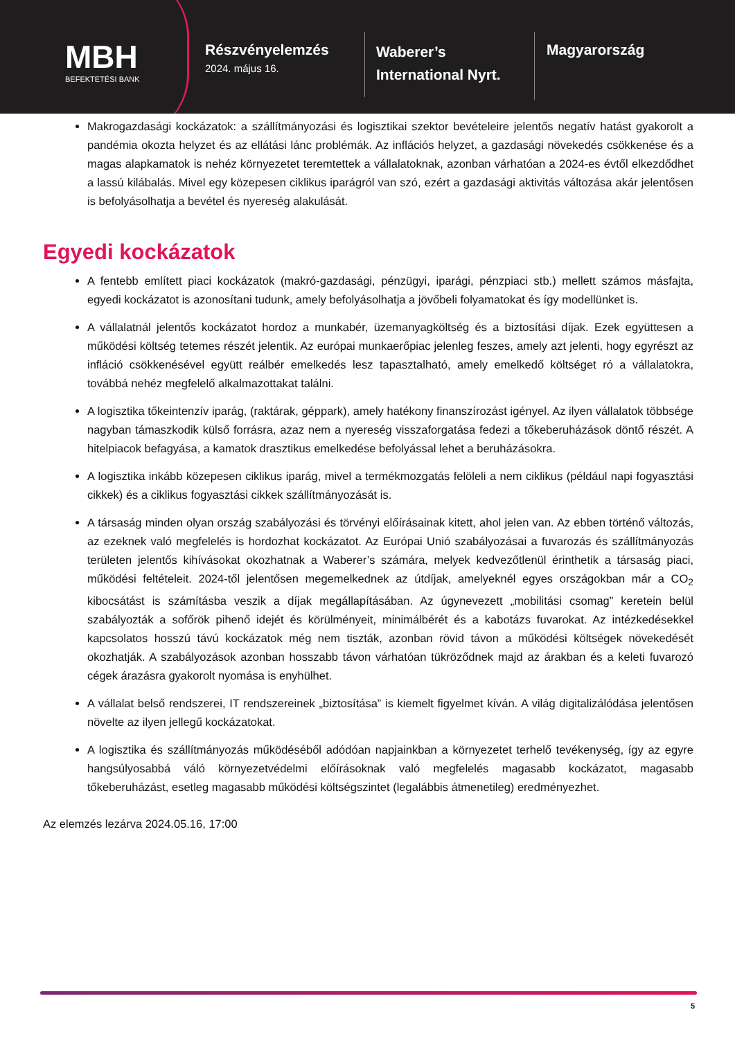MBH
BEFEKTETÉSI BANK
Részvényelemzés
2024. május 16.
Waberer’s
International Nyrt.
Magyarország
Makrogazdasági kockázatok: a szállítmányozási és logisztikai szektor bevételeire jelentős negatív hatást gyakorolt a pandémia okozta helyzet és az ellátási lánc problémák. Az inflációs helyzet, a gazdasági növekedés csökkenése és a magas alapkamatok is nehéz környezetet teremtettek a vállalatoknak, azonban várhatóan a 2024-es évtől elkezdődhet a lassú kilábalás. Mivel egy közepesen ciklikus iparágról van szó, ezért a gazdasági aktivitás változása akár jelentősen is befolyásolhatja a bevétel és nyereség alakulását.
Egyedi kockázatok
A fentebb említett piaci kockázatok (makró-gazdasági, pénzügyi, iparági, pénzpiaci stb.) mellett számos másfajta, egyedi kockázatot is azonosítani tudunk, amely befolyásolhatja a jövőbeli folyamatokat és így modellünket is.
A vállalatnál jelentős kockázatot hordoz a munkabér, üzemanyagköltség és a biztosítási díjak. Ezek együttesen a működési költség tetemes részét jelentik. Az európai munkaerőpiac jelenleg feszes, amely azt jelenti, hogy egyrészt az infláció csökkenésével együtt reálbér emelkedés lesz tapasztalható, amely emelkedő költséget ró a vállalatokra, továbbá nehéz megfelelő alkalmazottakat találni.
A logisztika tőkeintenzív iparág, (raktárak, géppark), amely hatékony finanszírozást igényel. Az ilyen vállalatok többsége nagyban támaszkodik külső forrásra, azaz nem a nyereség visszaforgatása fedezi a tőkeberuházások döntő részét. A hitelpiacok befagyása, a kamatok drasztikus emelkedése befolyással lehet a beruházásokra.
A logisztika inkább közepesen ciklikus iparág, mivel a termékmozgatás felöleli a nem ciklikus (például napi fogyasztási cikkek) és a ciklikus fogyasztási cikkek szállítmányozását is.
A társaság minden olyan ország szabályozási és törvényi előírásainak kitett, ahol jelen van. Az ebben történő változás, az ezeknek való megfelelés is hordozhat kockázatot. Az Európai Unió szabályozásai a fuvarozás és szállítmányozás területen jelentős kihívásokat okozhatnak a Waberer’s számára, melyek kedvezőtlenül érinthetik a társaság piaci, működési feltételeit. 2024-től jelentősen megemelkednek az útdíjak, amelyeknél egyes országokban már a CO<sub>2</sub> kibocsátást is számításba veszik a díjak megállapításában. Az úgynevezett „mobilitási csomag” keretein belül szabályozták a sofőrök pihenő idejét és körülményeit, minimálbérét és a kabotázs fuvarokat. Az intézkedésekkel kapcsolatos hosszú távú kockázatok még nem tiszták, azonban rövid távon a működési költségek növekedését okozhatják. A szabályozások azonban hosszabb távon várhatóan tükröződnek majd az árakban és a keleti fuvarozó cégek árazásra gyakorolt nyomása is enyhülhet.
A vállalat belső rendszerei, IT rendszereinek „biztosítása” is kiemelt figyelmet kíván. A világ digitalizálódása jelentősen növelte az ilyen jellegű kockázatokat.
A logisztika és szállítmányozás működéséből adódóan napjainkban a környezetet terhelő tevékenység, így az egyre hangsúlyosabbá váló környezetvédelmi előírásoknak való megfelelés magasabb kockázatot, magasabb tőkeberuházást, esetleg magasabb működési költségszintet (legalábbis átmenetileg) eredményezhet.
Az elemzés lezárva 2024.05.16, 17:00
5